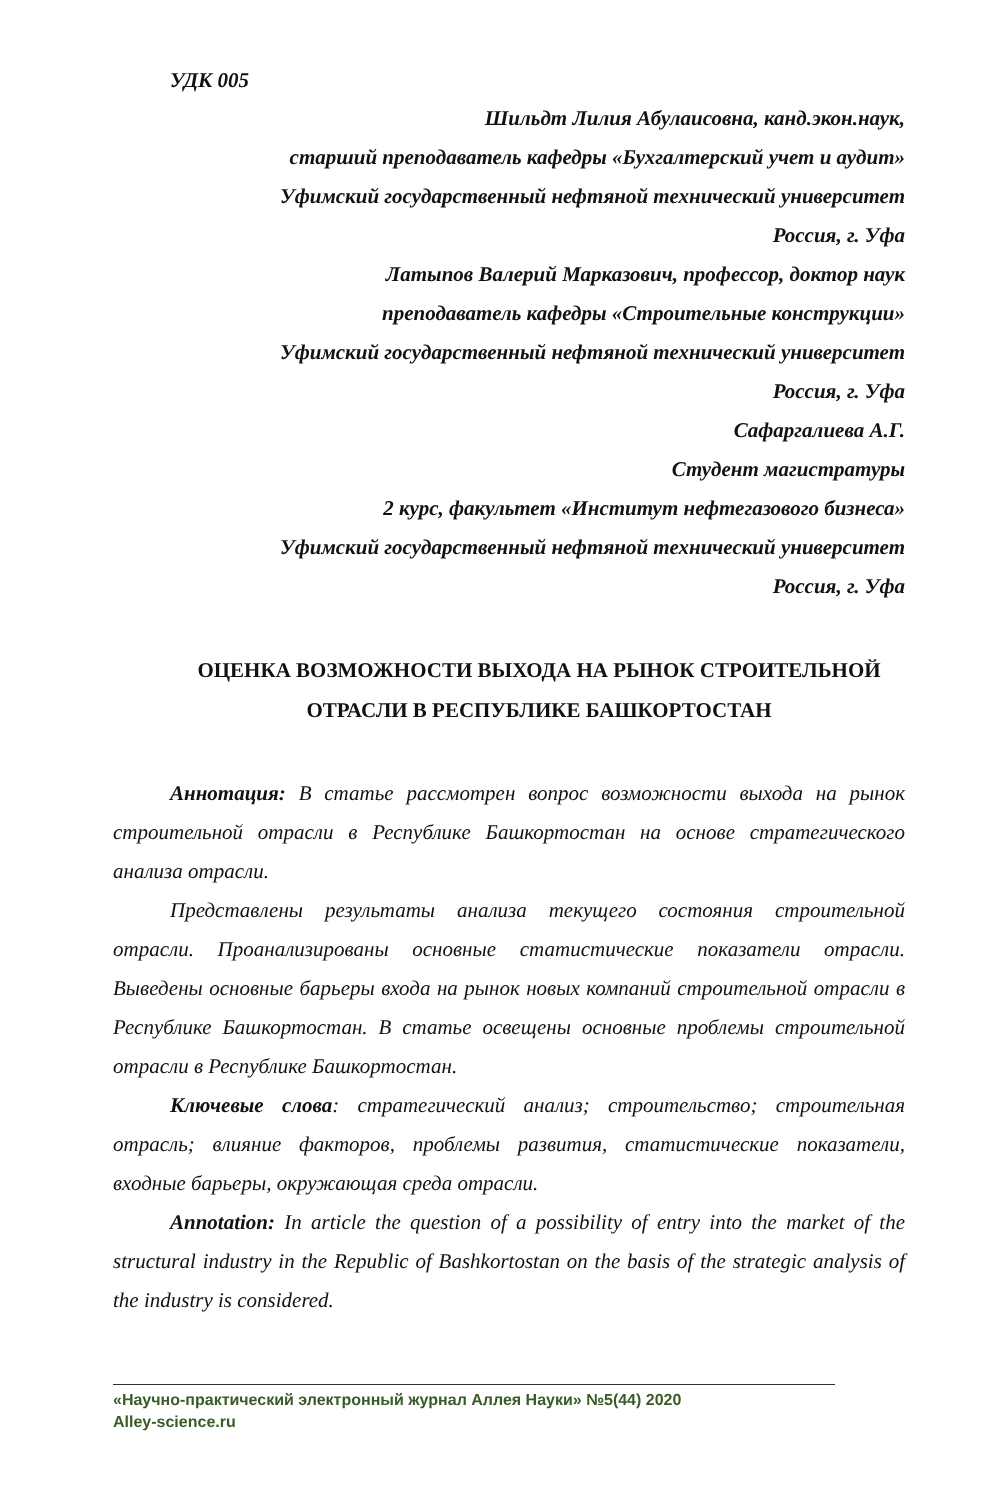УДК 005
Шильдт Лилия Абулаисовна, канд.экон.наук,
старший преподаватель кафедры «Бухгалтерский учет и аудит»
Уфимский государственный нефтяной технический университет
Россия, г. Уфа
Латыпов Валерий Марказович, профессор, доктор наук
преподаватель кафедры «Строительные конструкции»
Уфимский государственный нефтяной технический университет
Россия, г. Уфа
Сафаргалиева А.Г.
Студент магистратуры
2 курс, факультет «Институт нефтегазового бизнеса»
Уфимский государственный нефтяной технический университет
Россия, г. Уфа
ОЦЕНКА ВОЗМОЖНОСТИ ВЫХОДА НА РЫНОК СТРОИТЕЛЬНОЙ
ОТРАСЛИ В РЕСПУБЛИКЕ БАШКОРТОСТАН
Аннотация: В статье рассмотрен вопрос возможности выхода на рынок строительной отрасли в Республике Башкортостан на основе стратегического анализа отрасли.
Представлены результаты анализа текущего состояния строительной отрасли. Проанализированы основные статистические показатели отрасли. Выведены основные барьеры входа на рынок новых компаний строительной отрасли в Республике Башкортостан. В статье освещены основные проблемы строительной отрасли в Республике Башкортостан.
Ключевые слова: стратегический анализ; строительство; строительная отрасль; влияние факторов, проблемы развития, статистические показатели, входные барьеры, окружающая среда отрасли.
Annotation: In article the question of a possibility of entry into the market of the structural industry in the Republic of Bashkortostan on the basis of the strategic analysis of the industry is considered.
«Научно-практический электронный журнал Аллея Науки» №5(44) 2020
Alley-science.ru